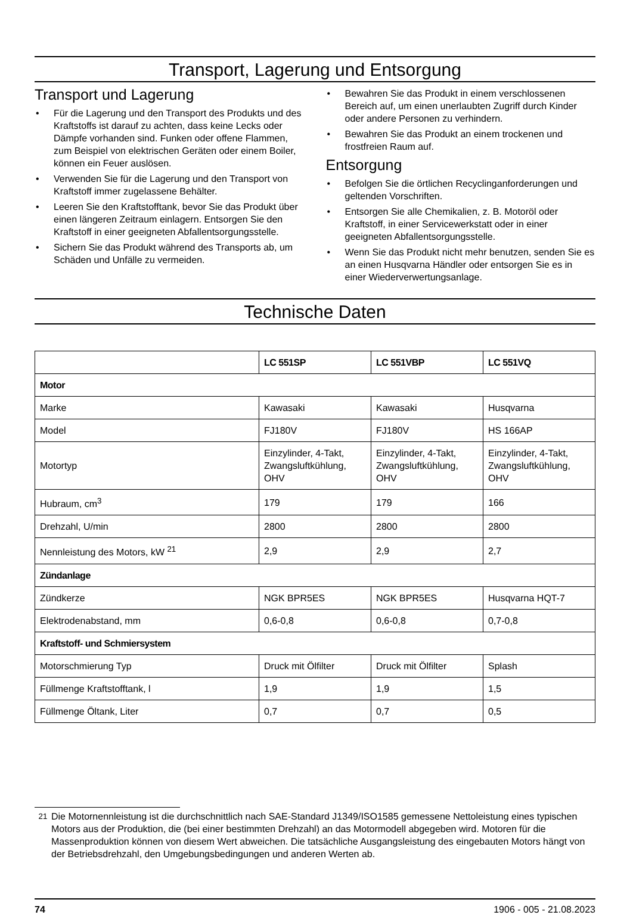Transport, Lagerung und Entsorgung
Transport und Lagerung
• Für die Lagerung und den Transport des Produkts und des Kraftstoffs ist darauf zu achten, dass keine Lecks oder Dämpfe vorhanden sind. Funken oder offene Flammen, zum Beispiel von elektrischen Geräten oder einem Boiler, können ein Feuer auslösen.
• Verwenden Sie für die Lagerung und den Transport von Kraftstoff immer zugelassene Behälter.
• Leeren Sie den Kraftstofftank, bevor Sie das Produkt über einen längeren Zeitraum einlagern. Entsorgen Sie den Kraftstoff in einer geeigneten Abfallentsorgungsstelle.
• Sichern Sie das Produkt während des Transports ab, um Schäden und Unfälle zu vermeiden.
• Bewahren Sie das Produkt in einem verschlossenen Bereich auf, um einen unerlaubten Zugriff durch Kinder oder andere Personen zu verhindern.
• Bewahren Sie das Produkt an einem trockenen und frostfreien Raum auf.
Entsorgung
• Befolgen Sie die örtlichen Recyclinganforderungen und geltenden Vorschriften.
• Entsorgen Sie alle Chemikalien, z. B. Motoröl oder Kraftstoff, in einer Servicewerkstatt oder in einer geeigneten Abfallentsorgungsstelle.
• Wenn Sie das Produkt nicht mehr benutzen, senden Sie es an einen Husqvarna Händler oder entsorgen Sie es in einer Wiederverwertungsanlage.
Technische Daten
| | LC 551SP | LC 551VBP | LC 551VQ |
| --- | --- | --- | --- |
| Motor | | | |
| Marke | Kawasaki | Kawasaki | Husqvarna |
| Model | FJ180V | FJ180V | HS 166AP |
| Motortyp | Einzylinder, 4-Takt, Zwangsluftkühlung, OHV | Einzylinder, 4-Takt, Zwangsluftkühlung, OHV | Einzylinder, 4-Takt, Zwangsluftkühlung, OHV |
| Hubraum, cm<sup>3</sup> | 179 | 179 | 166 |
| Drehzahl, U/min | 2800 | 2800 | 2800 |
| Nennleistung des Motors, kW <sup>21</sup> | 2,9 | 2,9 | 2,7 |
| Zündanlage | | | |
| Zündkerze | NGK BPR5ES | NGK BPR5ES | Husqvarna HQT-7 |
| Elektrodenabstand, mm | 0,6-0,8 | 0,6-0,8 | 0,7-0,8 |
| Kraftstoff- und Schmiersystem | | | |
| Motorschmierung Typ | Druck mit Ölfilter | Druck mit Ölfilter | Splash |
| Füllmenge Kraftstofftank, l | 1,9 | 1,9 | 1,5 |
| Füllmenge Öltank, Liter | 0,7 | 0,7 | 0,5 |
<sup>21</sup> Die Motornennleistung ist die durchschnittlich nach SAE-Standard J1349/ISO1585 gemessene Nettoleistung eines typischen Motors aus der Produktion, die (bei einer bestimmten Drehzahl) an das Motormodell abgegeben wird. Motoren für die Massenproduktion können von diesem Wert abweichen. Die tatsächliche Ausgangsleistung des eingebauten Motors hängt von der Betriebsdrehzahl, den Umgebungsbedingungen und anderen Werten ab.
74 1906 - 005 - 21.08.2023